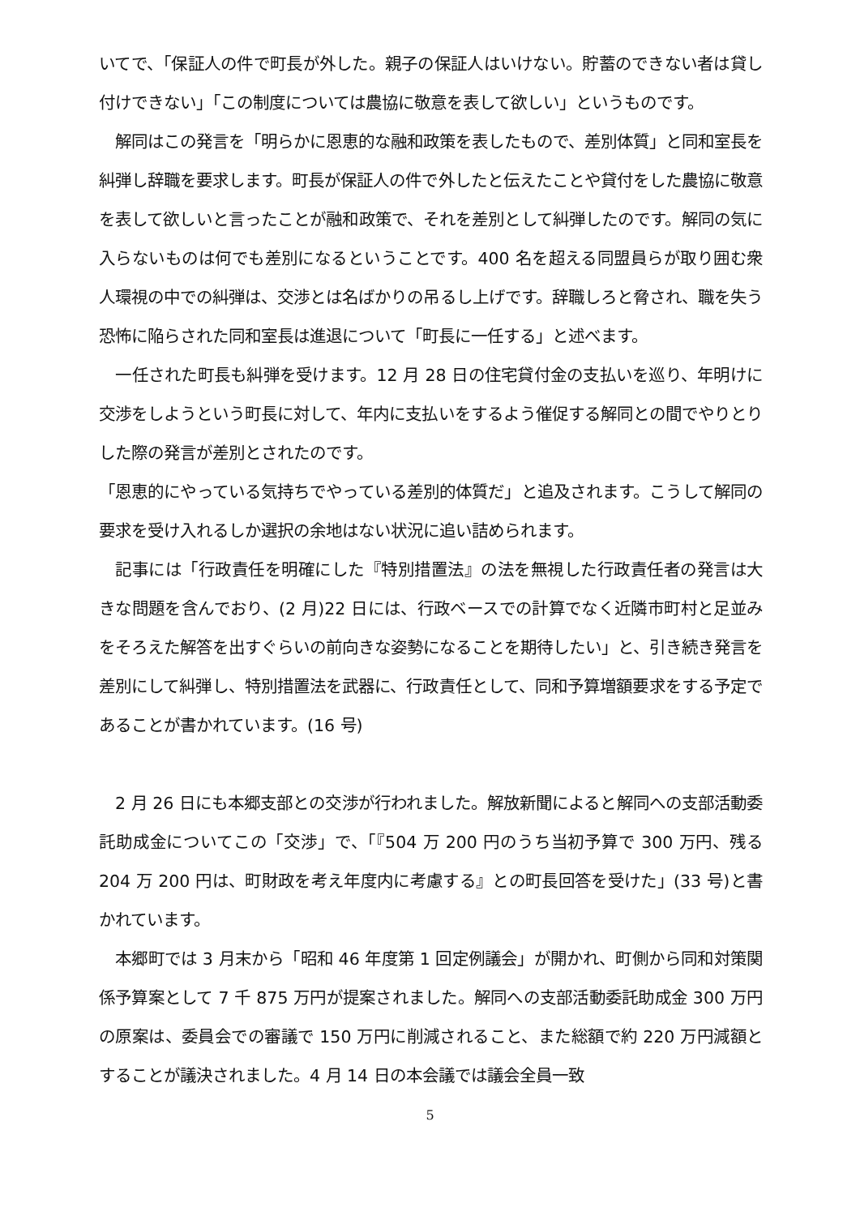いてで、「保証人の件で町長が外した。親子の保証人はいけない。貯蓄のできない者は貸し付けできない」「この制度については農協に敬意を表して欲しい」というものです。
　解同はこの発言を「明らかに恩恵的な融和政策を表したもので、差別体質」と同和室長を糾弾し辞職を要求します。町長が保証人の件で外したと伝えたことや貸付をした農協に敬意を表して欲しいと言ったことが融和政策で、それを差別として糾弾したのです。解同の気に入らないものは何でも差別になるということです。400 名を超える同盟員らが取り囲む衆人環視の中での糾弾は、交渉とは名ばかりの吊るし上げです。辞職しろと脅され、職を失う恐怖に陥らされた同和室長は進退について「町長に一任する」と述べます。
　一任された町長も糾弾を受けます。12 月 28 日の住宅貸付金の支払いを巡り、年明けに交渉をしようという町長に対して、年内に支払いをするよう催促する解同との間でやりとりした際の発言が差別とされたのです。
「恩恵的にやっている気持ちでやっている差別的体質だ」と追及されます。こうして解同の要求を受け入れるしか選択の余地はない状況に追い詰められます。
　記事には「行政責任を明確にした『特別措置法』の法を無視した行政責任者の発言は大きな問題を含んでおり、(2 月)22 日には、行政ベースでの計算でなく近隣市町村と足並みをそろえた解答を出すぐらいの前向きな姿勢になることを期待したい」と、引き続き発言を差別にして糾弾し、特別措置法を武器に、行政責任として、同和予算増額要求をする予定であることが書かれています。(16 号)
　2 月 26 日にも本郷支部との交渉が行われました。解放新聞によると解同への支部活動委託助成金についてこの「交渉」で、「『504 万 200 円のうち当初予算で 300 万円、残る 204 万 200 円は、町財政を考え年度内に考慮する』との町長回答を受けた」(33 号)と書かれています。
　本郷町では 3 月末から「昭和 46 年度第 1 回定例議会」が開かれ、町側から同和対策関係予算案として 7 千 875 万円が提案されました。解同への支部活動委託助成金 300 万円の原案は、委員会での審議で 150 万円に削減されること、また総額で約 220 万円減額とすることが議決されました。4 月 14 日の本会議では議会全員一致
5